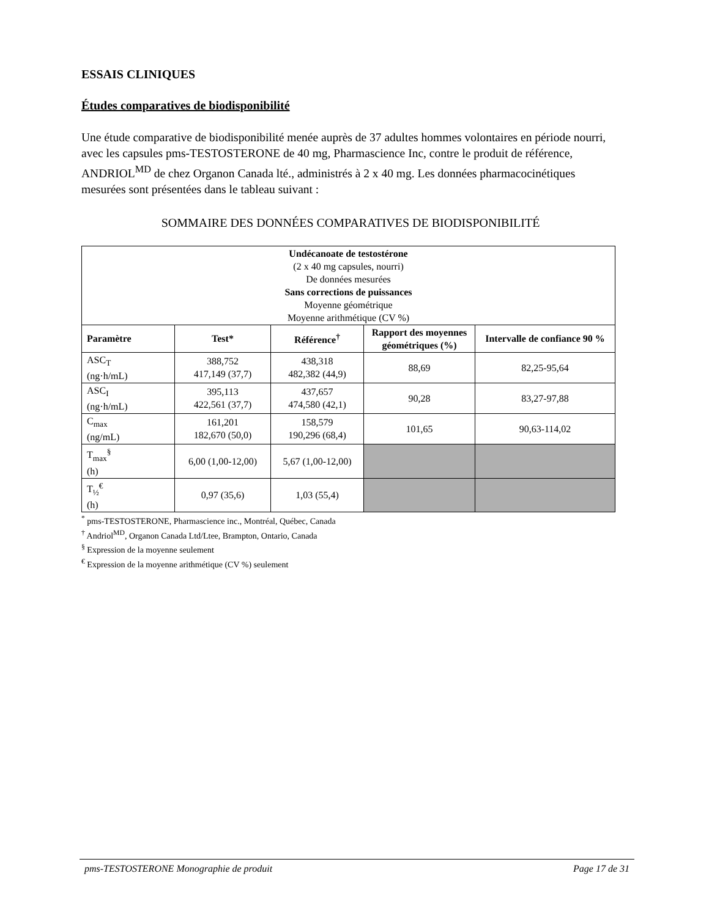ESSAIS CLINIQUES
Études comparatives de biodisponibilité
Une étude comparative de biodisponibilité menée auprès de 37 adultes hommes volontaires en période nourri, avec les capsules pms-TESTOSTERONE de 40 mg, Pharmascience Inc, contre le produit de référence, ANDRIOL<sup>MD</sup> de chez Organon Canada lté., administrés à 2 x 40 mg. Les données pharmacocinétiques mesurées sont présentées dans le tableau suivant :
SOMMAIRE DES DONNÉES COMPARATIVES DE BIODISPONIBILITÉ
| Undécanoate de testostérone (2 x 40 mg capsules, nourri) De données mesurées Sans corrections de puissances Moyenne géométrique Moyenne arithmétique (CV %) | | | | |
| Paramètre | Test* | Référence<sup>†</sup> | Rapport des moyennes géométriques (%) | Intervalle de confiance 90 % |
| ASC<sub>T</sub> (ng·h/mL) | 388,752 417,149 (37,7) | 438,318 482,382 (44,9) | 88,69 | 82,25-95,64 |
| ASC<sub>I</sub> (ng·h/mL) | 395,113 422,561 (37,7) | 437,657 474,580 (42,1) | 90,28 | 83,27-97,88 |
| C<sub>max</sub> (ng/mL) | 161,201 182,670 (50,0) | 158,579 190,296 (68,4) | 101,65 | 90,63-114,02 |
| T<sub>max</sub><sup>§</sup> (h) | 6,00 (1,00-12,00) | 5,67 (1,00-12,00) | | |
| T<sub>½</sub><sup>€</sup> (h) | 0,97 (35,6) | 1,03 (55,4) | | |
<sup>*</sup> pms-TESTOSTERONE, Pharmascience inc., Montréal, Québec, Canada
<sup>†</sup> Andriol<sup>MD</sup>, Organon Canada Ltd/Ltee, Brampton, Ontario, Canada
<sup>§</sup> Expression de la moyenne seulement
<sup>€</sup> Expression de la moyenne arithmétique (CV %) seulement
pms-TESTOSTERONE Monographie de produit Page 17 de 31